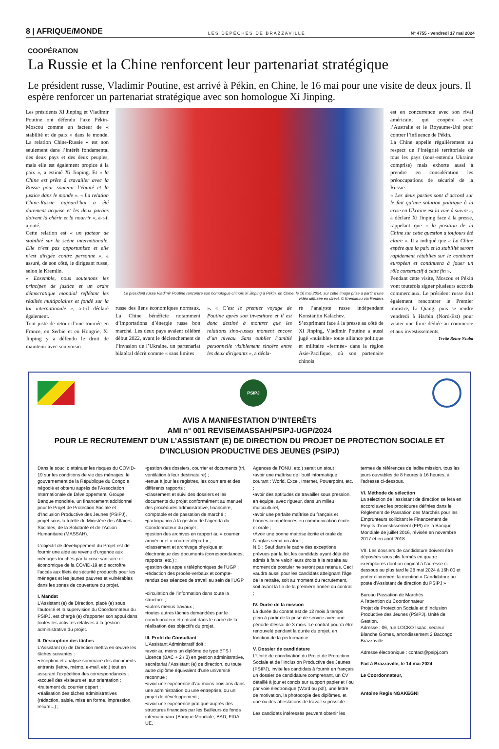8 | AFRIQUE/MONDE LES DÉPÊCHES DE BRAZZAVILLE N° 4755 - vendredi 17 mai 2024
COOPÉRATION
La Russie et la Chine renforcent leur partenariat stratégique
Le président russe, Vladimir Poutine, est arrivé à Pékin, en Chine, le 16 mai pour une visite de deux jours. Il espère renforcer un partenariat stratégique avec son homologue Xi Jinping.
Les présidents Xi Jinping et Vladimir Poutine ont défendu l’axe Pékin-Moscou comme un facteur de « stabilité et de paix » dans le monde. La relation Chine-Russie « est non seulement dans l’intérêt fondamental des deux pays et des deux peuples, mais elle est également propice à la paix », a estimé Xi Jinping. Et « la Chine est prête à travailler avec la Russie pour soutenir l’équité et la justice dans le monde ». « La relation Chine-Russie aujourd’hui a été durement acquise et les deux parties doivent la chérir et la nourrir », a-t-il ajouté.
Cette relation est « un facteur de stabilité sur la scène internationale. Elle n’est pas opportuniste et elle n’est dirigée contre personne », a assuré, de son côté, le dirigeant russe, selon le Kremlin.
« Ensemble, nous soutenons les principes de justice et un ordre démocratique mondial reflétant les réalités multipolaires et fondé sur la loi internationale », a-t-il déclaré également.
Tout juste de retour d’une tournée en France, en Serbie et en Hongrie, Xi Jinping y a défendu le droit de maintenir avec son voisin
Le président russe Vladimir Poutine rencontre son homologue chinois Xi Jinping à Pékin, en Chine, le 16 mai 2024, sur cette image prise à partir d’une vidéo diffusée en direct. © Kremlin.ru via Reuters
russe des liens économiques normaux. La Chine bénéficie notamment d’importations d’énergie russe bon marché. Les deux pays avaient célébré début 2022, avant le déclenchement de l’invasion de l’Ukraine, un partenariat bilatéral décrit comme « sans limites
». « C’est le premier voyage de Poutine après son investiture et il est donc destiné à montrer que les relations sino-russes montent encore d’un niveau. Sans oublier l’amitié personnelle visiblement sincère entre les deux dirigeants », a décla-
ré l’analyste russe indépendant Konstantin Kalachev.
S’exprimant face à la presse au côté de Xi Jinping, Vladimir Poutine a aussi jugé «nuisible» toute alliance politique et militaire «fermée» dans la région Asie-Pacifique, où son partenaire chinois
est en concurrence avec son rival américain, qui coopère avec l’Australie et le Royaume-Uni pour contrer l’influence de Pékin.
La Chine appelle régulièrement au respect de l’intégrité territoriale de tous les pays (sous-entendu Ukraine comprise) mais exhorte aussi à prendre en considération les préoccupations de sécurité de la Russie.
« Les deux parties sont d’accord sur le fait qu’une solution politique à la crise en Ukraine est la voie à suivre », a déclaré Xi Jinping face à la presse, rappelant que « la position de la Chine sur cette question a toujours été claire ». Il a indiqué que « La Chine espère que la paix et la stabilité seront rapidement rétablies sur le continent européen et continuera à jouer un rôle constructif à cette fin ».
Pendant cette visite, Moscou et Pékin vont toutefois signer plusieurs accords commerciaux. Le président russe doit également rencontrer le Premier ministre, Li Qiang, puis se rendre vendredi à Harbin (Nord-Est) pour visiter une foire dédiée au commerce et aux investissements.
Yvette Reine Nzaba
PSIPJ
AVIS A MANIFESTATION D’INTERÊTS
AMI n° 001 REVISE/MASSAH/PSIPJ-UGP/2024
POUR LE RECRUTEMENT D’UN L’ASSISTANT (E) DE DIRECTION DU PROJET DE PROTECTION SOCIALE ET D’INCLUSION PRODUCTIVE DES JEUNES (PSIPJ)
Dans le souci d’atténuer les risques du COVID-19 sur les conditions de vie des ménages, le gouvernement de la République du Congo a négocié et obtenu auprès de l’Association Internationale de Développement, Groupe Banque mondiale, un financement additionnel pour le Projet de Protection Sociale et d’Inclusion Productive des Jeunes (PSIPJ), projet sous la tutelle du Ministère des Affaires Sociales, de la Solidarité et de l’Action Humanitaire (MASSAH).
L’objectif de développement du Projet est de fournir une aide au revenu d’urgence aux ménages touchés par la crise sanitaire et économique de la COVID-19 et d’accroître l’accès aux filets de sécurité productifs pour les ménages et les jeunes pauvres et vulnérables dans les zones de couverture du projet.
I. Mandat
L’Assistant (e) de Direction, placé (e) sous l’autorité et la supervision du Coordonnateur du PSIPJ, est chargé (e) d’apporter son appui dans toutes les activités relatives à la gestion administrative du projet.
II. Description des tâches
L’Assistant (e) de Direction mettra en œuvre les tâches suivantes :
•réception et analyse sommaire des documents entrants (lettre, mémo, e-mail, etc.) tout en assurant l’expédition des correspondances ;
•accueil des visiteurs et leur orientation ;
•traitement du courrier départ ;
•réalisation des tâches administratives (rédaction, saisie, mise en forme, impression, reliure...) ;
•gestion des dossiers, courrier et documents (tri, ventilation à leur destinataire) ;
•tenue à jour les registres, les courriers et des différents rapports ;
•classement et suivi des dossiers et les documents du projet conformément au manuel des procédures administrative, financière, comptable et de passation de marché ;
•participation à la gestion de l’agenda du Coordonnateur du projet ;
•gestion des archives en rapport au « courrier arrivée » et « courrier départ » ;
•classement et archivage physique et électronique des documents (correspondances, rapports, etc.) ;
•gestion des appels téléphoniques de l’UGP ;
•rédaction des procès-verbaux et compte-rendus des séances de travail au sein de l’UGP ;
•circulation de l’information dans toute la structure ;
•autres menus travaux ;
•toutes autres tâches demandées par le coordonnateur et entrant dans le cadre de la réalisation des objectifs du projet.
III. Profil du Consultant
L’Assistant Administratif doit :
•avoir au moins un diplôme de type BTS / Licence (BAC + 2 / 3) en gestion administrative, secrétariat / Assistant (e) de direction, ou toute autre diplôme équivalent d’une université reconnue ;
•avoir une expérience d’au moins trois ans dans une administration ou une entreprise, ou un projet de développement ;
•avoir une expérience pratique auprès des structures financées par les Bailleurs de fonds internationaux (Banque Mondiale, BAD, FIDA, UE,
Agences de l’ONU, etc.) serait un atout ;
•avoir une maîtrise de l’outil informatique courant : World, Excel, Internet, Powerpoint, etc. ;
•avoir des aptitudes de travailler sous pression, en équipe, avec rigueur, dans un milieu multiculturel,
•avoir une parfaite maîtrise du français et bonnes compétences en communication écrite et orale ;
•Avoir une bonne maitrise écrite et orale de l’anglais serait un atout ;
N.B : Sauf dans le cadre des exceptions prévues par la loi, les candidats ayant déjà été admis à faire valoir leurs droits à la retraite au moment de postuler ne seront pas retenus. Ceci vaudra aussi pour les candidats atteignant l’âge de la retraite, soit au moment du recrutement, soit avant la fin de la première année du contrat ;
IV. Durée de la mission
La durée du contrat est de 12 mois à temps plein à partir de la prise de service avec une période d’essai de 3 mois. Le contrat pourra être renouvelé pendant la durée du projet, en fonction de la performance.
V. Dossier de candidature
L’Unité de coordination du Projet de Protection Sociale et de l’Inclusion Productive des Jeunes (PSIPJ), invite les candidats à fournir en français un dossier de candidature comprenant, un CV détaillé à jour et concis sur support papier et / ou par voie électronique (Word ou pdf), une lettre de motivation, la photocopie des diplômes, et une ou des attestations de travail si possible.
Les candidats intéressés peuvent obtenir les
termes de références de ladite mission, tous les jours ouvrables de 8 heures à 16 heures, à l’adresse ci-dessous.
VI. Méthode de sélection
La sélection de l’assistant de direction se fera en accord avec les procédures définies dans le Règlement de Passation des Marchés pour les Emprunteurs sollicitant le Financement de Projets d’investissement (FPI) de la Banque Mondiale de juillet 2016, révisée en novembre 2017 et en août 2018.
VII. Les dossiers de candidature doivent être déposées sous plis fermés en quatre exemplaires dont un original à l’adresse ci- dessous au plus tard le 28 mai 2024 à 16h 00 et porter clairement la mention « Candidature au poste d’Assistant de direction du PSIPJ »
Bureau Passation de Marchés
A l’attention du Coordonnateur
Projet de Protection Sociale et d’Inclusion Productive des Jeunes (PSIPJ). Unité de Gestion.
Adresse : 06, rue LOCKO Isaac, secteur Blanche Gomes, arrondissement 2 Bacongo Brazzaville.
Adresse électronique : contact@psipj.com
Fait à Brazzaville, le 14 mai 2024
Le Coordonnateur,
Antoine Regis NGAKEGNI